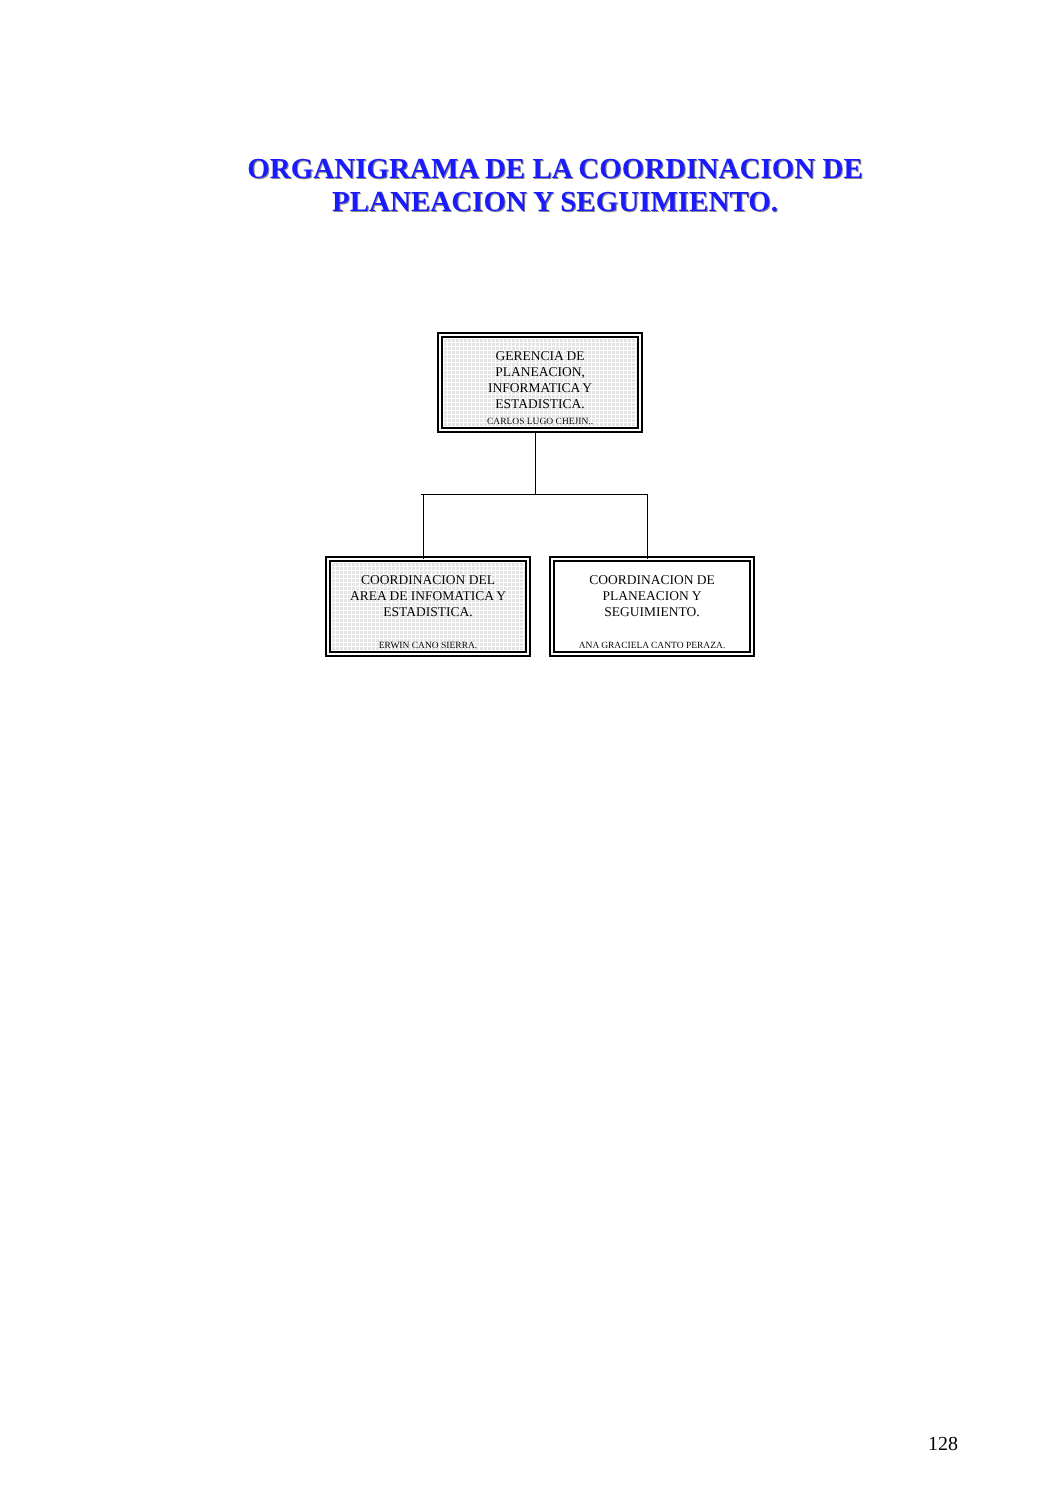ORGANIGRAMA DE LA COORDINACION DE PLANEACION Y SEGUIMIENTO.
GERENCIA DE
PLANEACION,
INFORMATICA Y
ESTADISTICA.
CARLOS LUGO CHEJIN..
COORDINACION DEL
AREA DE INFOMATICA Y
ESTADISTICA.
ERWIN CANO SIERRA.
COORDINACION DE
PLANEACION Y
SEGUIMIENTO.
ANA GRACIELA CANTO PERAZA.
128